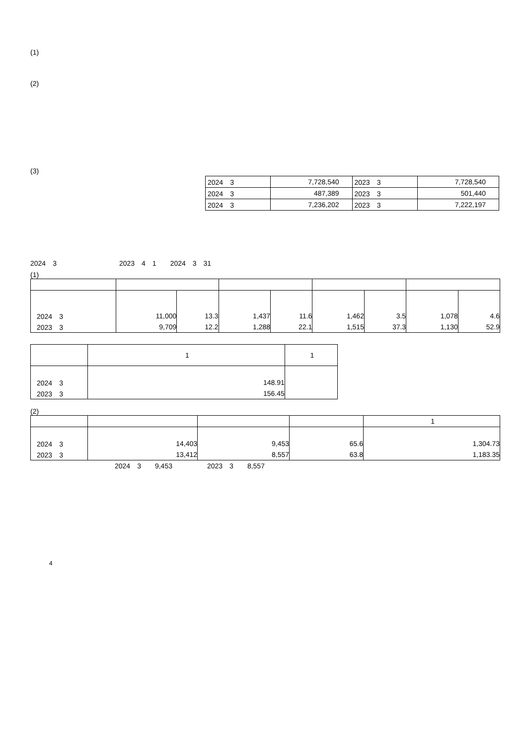(1)
(2)
(3)
| 2024 3 | 7,728,540 | 2023 3 | 7,728,540 |
| 2024 3 | 487,389 | 2023 3 | 501,440 |
| 2024 3 | 7,236,202 | 2023 3 | 7,222,197 |
2024　3　　　　　　　　　2023　4　1　　2024　3　31
(1)
| 2024 3 | 11,000 | 13.3 | 1,437 | 11.6 | 1,462 | 3.5 | 1,078 | 4.6 |
| 2023 3 | 9,709 | 12.2 | 1,288 | 22.1 | 1,515 | 37.3 | 1,130 | 52.9 |
| | 1 | 1 |
| 2024 3 | 148.91 | |
| 2023 3 | 156.45 | |
(2)
| | | | | 1 |
| 2024 3 | 14,403 | 9,453 | 65.6 | 1,304.73 |
| 2023 3 | 13,412 | 8,557 | 63.8 | 1,183.35 |
2024　3　　9,453　　　　　2023　3　　8,557
4